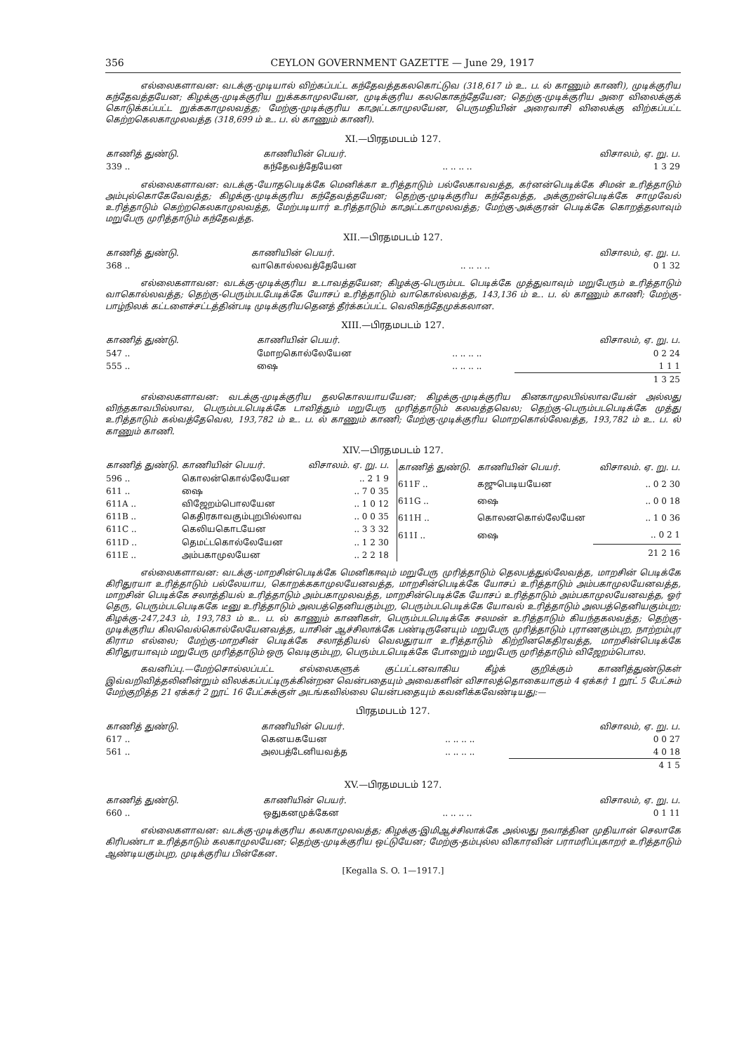356 CEYLON GOVERNMENT GAZETTE — June 29, 1917
எல்லைகளாவன: வடக்கு-முடியால் விற்கப்பட்ட கந்தேவத்தகலகொட்டுவ (318,617 ம் உ. ப. ல் காணும் காணி), முடிக்குரிய கந்தேவத்தயேன; கிழக்கு-முடிக்குரிய றுக்ககாமுலயேன, முடிக்குரிய கலகொகந்தேயேன; தெற்கு-முடிக்குரிய அரை விலைக்குக் கொடுக்கப்பட்ட றுக்ககாமுலவத்த; மேற்கு-முடிக்குரிய காஅட்டகாமுலயேன, பெருமதியின் அரைவாசி விலைக்கு விற்கப்பட்ட கெற்றகெலகாமுலவத்த (318,699 ம் உ. ப. ல் காணும் காணி).
XI.—பிரதமபடம் 127.
| காணித் துண்டு. | காணியின் பெயர். | | விசாலம், ஏ. று. ப. |
| --- | --- | --- | --- |
| 339 .. | கந்தேவத்தேயேன | .. .. .. .. | 1 3 29 |
எல்லைகளாவன: வடக்கு-யோதபெடிக்கே மெனிக்கா உரித்தாடும் பல்லேகாவவத்த, கர்னன்பெடிக்கே சிமன் உரித்தாடும் அம்புல்கொகேவேவத்த; கிழக்கு-முடிக்குரிய கந்தேவத்தயேன; தெற்கு-முடிக்குரிய கந்தேவத்த, அக்குறன்பெடிக்கே சாமுவேல் உரித்தாடும் கெற்றகெலகாமுலவத்த, மேற்படியார் உரித்தாடும் காஅட்டகாமுலவத்த; மேற்கு-அக்குரன் பெடிக்கே கொறத்தலாவும் மறுபேரு முரித்தாடும் கந்தேவத்த.
XII.—பிரதமபடம் 127.
| காணித் துண்டு. | காணியின் பெயர். | | விசாலம், ஏ. று. ப. |
| --- | --- | --- | --- |
| 368 .. | வாகொல்லவத்தேயேன | .. .. .. .. | 0 1 32 |
எல்லைகளாவன: வடக்கு-முடிக்குரிய உடாவத்தயேன; கிழக்கு-பெரும்பட பெடிக்கே முத்துவாவும் மறுபேரும் உரித்தாடும் வாகொல்லவத்த; தெற்கு-பெரும்படபேடிக்கே யோசப் உரித்தாடும் வாகொல்லவத்த, 143,136 ம் உ. ப. ல் காணும் காணி; மேற்கு-பாழ்நிலக் கட்டளைச்சட்டத்தின்படி முடிக்குரியதெனத் தீர்க்கப்பட்ட வெலிகந்தேமுக்கலான.
XIII.—பிரதமபடம் 127.
| காணித் துண்டு. | காணியின் பெயர். | | விசாலம், ஏ. று. ப. |
| --- | --- | --- | --- |
| 547 .. | மோறகொல்லேயேன | .. .. .. .. | 0 2 24 |
| 555 .. | ஷை | .. .. .. .. | 1 1 1 |
| | | | 1 3 25 |
எல்லைகளாவன: வடக்கு-முடிக்குரிய தலகொலயாயயேன; கிழக்கு-முடிக்குரிய கினகாமுலபில்லாவயேன் அல்லது விந்தகாவபில்லாவ, பெரும்படபெடிக்கே டாவித்தும் மறுபேரு முரித்தாடும் கலவத்தவெல; தெற்கு-பெரும்படபெடிக்கே முத்து உரித்தாடும் கல்வத்தேவெல, 193,782 ம் உ. ப. ல் காணும் காணி; மேற்கு-முடிக்குரிய மொறகொல்லேவத்த, 193,782 ம் உ. ப. ல் காணும் காணி.
XIV.—பிரதமபடம் 127.
| காணித் துண்டு. | காணியின் பெயர். | விசாலம். ஏ. று. ப. |
| --- | --- | --- |
| 596 .. | கொலன்கொல்லேயேன | .. 2 1 9 |
| 611 .. | ஷை | .. 7 0 35 |
| 611A .. | விஜேறம்பொலயேன | .. 1 0 12 |
| 611B .. | கெதிரகாவகும்புறபில்லாவ | .. 0 0 35 |
| 611C .. | கெலியகொடயேன | .. 3 3 32 |
| 611D .. | தெமட்டகொல்லேயேன | .. 1 2 30 |
| 611E .. | அம்பகாமுலயேன | .. 2 2 18 |
| காணித் துண்டு. | காணியின் பெயர். | விசாலம். ஏ. று. ப. |
| --- | --- | --- |
| 611F .. | கஜுபெடியயேன | .. 0 2 30 |
| 611G .. | ஷை | .. 0 0 18 |
| 611H .. | கொலனகொல்லேயேன | .. 1 0 36 |
| 611I .. | ஷை | .. 0 2 1 |
| | | 21 2 16 |
எல்லைகளாவன: வடக்கு-மாறசின்பெடிக்கே மெனிகஈவும் மறுபேரு முரித்தாடும் தெலபத்துல்லேவத்த, மாறசின் பெடிக்கே கிரிதுரயா உரித்தாடும் பல்லேயாய, கொறக்ககாமுலயேனவத்த, மாறசின்பெடிக்கே யோசப் உரித்தாடும் அம்பகாமுலயேனவத்த, மாறசின் பெடிக்கே சலாத்தியல் உரித்தாடும் அம்பகாமுலவத்த, மாறசின்பெடிக்கே யோசப் உரித்தாடும் அம்பகாமுலயேனவத்த, ஓர் தெரு, பெரும்படபெடிககே டீனு உரித்தாடும் அலபத்தெனியகும்புற, பெரும்படபெடிக்கே யோவல் உரித்தாடும் அலபத்தெனியகும்புற; கிழக்கு-247,243 ம், 193,783 ம் உ. ப. ல் காணும் காணிகள், பெரும்படபெடிக்கே சலமன் உரித்தாடும் கியந்தகலவத்த; தெற்கு-முடிக்குரிய கிலவெல்கொல்லேயேனவத்த, யாசின் ஆச்சிலாக்கே பண்டிருனேயும் மறுபேரு முரித்தாடும் புராணகும்புற, நாற்றம்புர கிராம எல்லை; மேற்கு-மாறசின் பெடிக்கே சலாத்தியல் வெலதுரயா உரித்தாடும் கிற்றினகெதிரவத்த, மாறசின்பெடிக்கே கிரிதுரயாவும் மறுபேரு முரித்தாடும் ஒரு வெடிகும்புற, பெரும்படபெடிக்கே போறுைம் மறுபேரு முரித்தாடும் விஜேறம்பொல.
கவனிப்பு.—மேற்சொல்லப்பட்ட எல்லைகளுக் குட்பட்டனவாகிய கீழ்க் குறிக்கும் காணித்துண்டுகள் இவ்வறிவித்தலினின்றும் விலக்கப்பட்டிருக்கின்றன வென்பதையும் அவைகளின் விசாலத்தொகையாகும் 4 ஏக்கர் 1 றூட் 5 பேட்சும் மேற்குறித்த 21 ஏக்கர் 2 றூட் 16 பேட்சுக்குள் அடங்கவில்லை யென்பதையும் கவனிக்கவேண்டியது:—
பிரதமபடம் 127.
| காணித் துண்டு. | காணியின் பெயர். | | விசாலம், ஏ. று. ப. |
| --- | --- | --- | --- |
| 617 .. | கெனயகயேன | .. .. .. .. | 0 0 27 |
| 561 .. | அலபத்டேனியவத்த | .. .. .. .. | 4 0 18 |
| | | | 4 1 5 |
XV.—பிரதமபடம் 127.
| காணித் துண்டு. | காணியின் பெயர். | | விசாலம், ஏ. று. ப. |
| --- | --- | --- | --- |
| 660 .. | ஒதுகனமுக்கேன | .. .. .. .. | 0 1 11 |
எல்லைகளாவன: வடக்கு-முடிக்குரிய கலகாமுலவத்த; கிழக்கு-இமிஆச்சிலாக்கே அல்லது நவாத்தின முதியான் செலாகே கிரிபண்டா உரித்தாடும் கலகாமுலயேன; தெற்கு-முடிக்குரிய ஒட்டுயேன; மேற்கு-தம்புல்ல விகாரவின் பராமரிப்புகாறர் உரித்தாடும் ஆண்டியகும்புற, முடிக்குரிய பின்கேன.
[Kegalla S. O. 1—1917.]